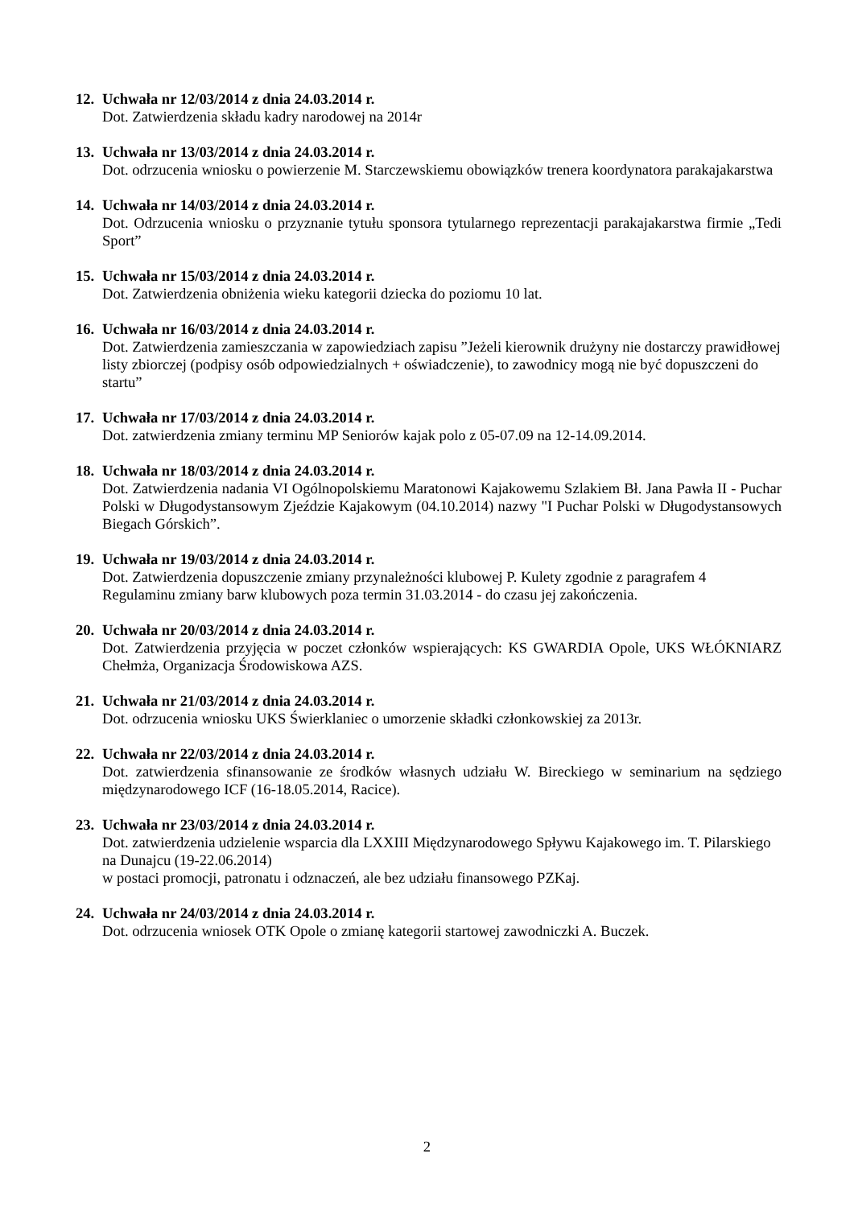12.
Uchwała nr 12/03/2014 z dnia 24.03.2014 r.
Dot. Zatwierdzenia składu kadry narodowej na 2014r
13.
Uchwała nr 13/03/2014 z dnia 24.03.2014 r.
Dot. odrzucenia wniosku o powierzenie M. Starczewskiemu obowiązków trenera koordynatora parakajakarstwa
14.
Uchwała nr 14/03/2014 z dnia 24.03.2014 r.
Dot. Odrzucenia wniosku o przyznanie tytułu sponsora tytularnego reprezentacji parakajakarstwa firmie „Tedi Sport”
15.
Uchwała nr 15/03/2014 z dnia 24.03.2014 r.
Dot. Zatwierdzenia obniżenia wieku kategorii dziecka do poziomu 10 lat.
16.
Uchwała nr 16/03/2014 z dnia 24.03.2014 r.
Dot. Zatwierdzenia zamieszczania w zapowiedziach zapisu ”Jeżeli kierownik drużyny nie dostarczy prawidłowej listy zbiorczej (podpisy osób odpowiedzialnych + oświadczenie), to zawodnicy mogą nie być dopuszczeni do startu”
17.
Uchwała nr 17/03/2014 z dnia 24.03.2014 r.
Dot. zatwierdzenia zmiany terminu MP Seniorów kajak polo z 05-07.09 na 12-14.09.2014.
18.
Uchwała nr 18/03/2014 z dnia 24.03.2014 r.
Dot. Zatwierdzenia nadania VI Ogólnopolskiemu Maratonowi Kajakowemu Szlakiem Bł. Jana Pawła II - Puchar Polski w Długodystansowym Zjeździe Kajakowym (04.10.2014) nazwy "I Puchar Polski w Długodystansowych Biegach Górskich”.
19.
Uchwała nr 19/03/2014 z dnia 24.03.2014 r.
Dot. Zatwierdzenia dopuszczenie zmiany przynależności klubowej P. Kulety zgodnie z paragrafem 4 Regulaminu zmiany barw klubowych poza termin 31.03.2014 - do czasu jej zakończenia.
20.
Uchwała nr 20/03/2014 z dnia 24.03.2014 r.
Dot. Zatwierdzenia przyjęcia w poczet członków wspierających: KS GWARDIA Opole, UKS WŁÓKNIARZ Chełmża, Organizacja Środowiskowa AZS.
21.
Uchwała nr 21/03/2014 z dnia 24.03.2014 r.
Dot. odrzucenia wniosku UKS Świerklaniec o umorzenie składki członkowskiej za 2013r.
22.
Uchwała nr 22/03/2014 z dnia 24.03.2014 r.
Dot. zatwierdzenia sfinansowanie ze środków własnych udziału W. Bireckiego w seminarium na sędziego międzynarodowego ICF (16-18.05.2014, Racice).
23.
Uchwała nr 23/03/2014 z dnia 24.03.2014 r.
Dot. zatwierdzenia udzielenie wsparcia dla LXXIII Międzynarodowego Spływu Kajakowego im. T. Pilarskiego na Dunajcu (19-22.06.2014)
w postaci promocji, patronatu i odznaczeń, ale bez udziału finansowego PZKaj.
24.
Uchwała nr 24/03/2014 z dnia 24.03.2014 r.
Dot. odrzucenia wniosek OTK Opole o zmianę kategorii startowej zawodniczki A. Buczek.
2